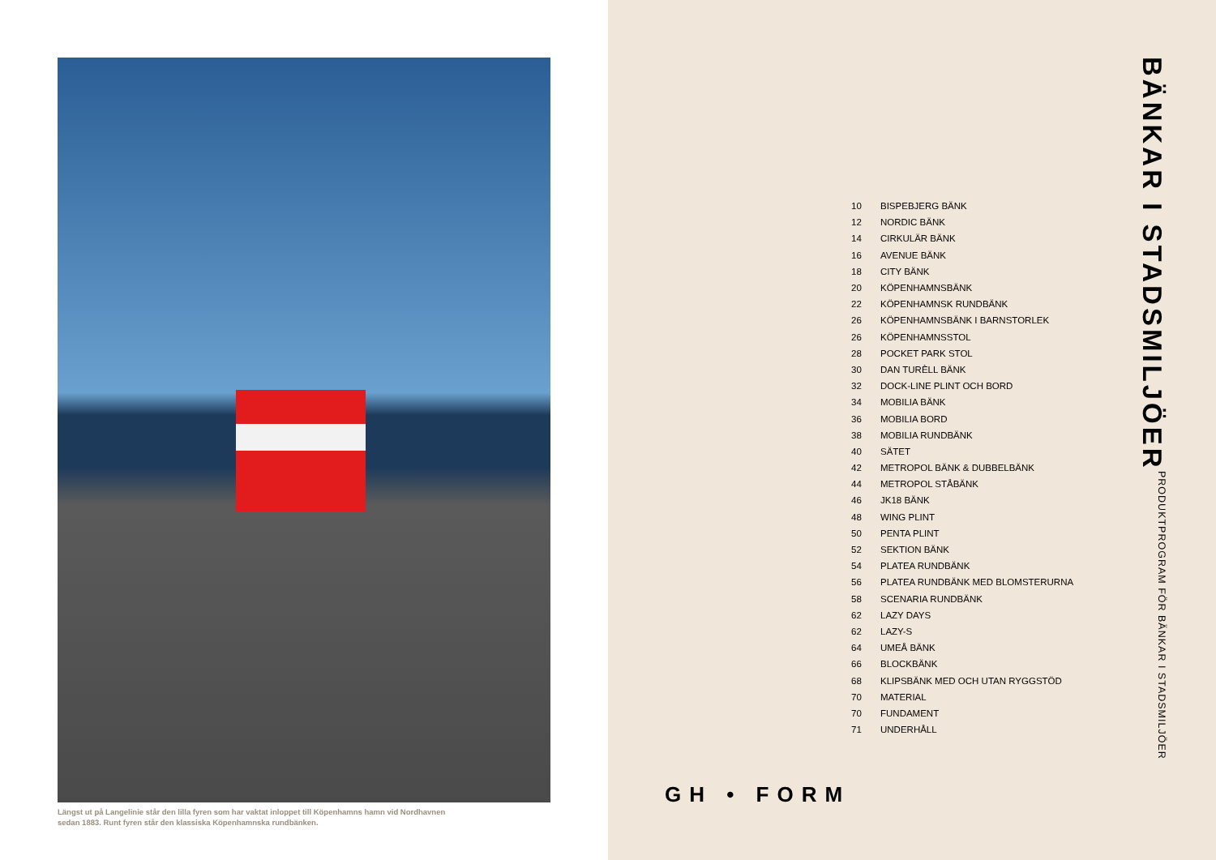Längst ut på Langelinie står den lilla fyren som har vaktat inloppet till Köpenhamns hamn vid Nordhavnen
sedan 1883. Runt fyren står den klassiska Köpenhamnska rundbänken.
BÄNKAR I STADSMILJÖER
PRODUKTPROGRAM FÖR BÄNKAR I STADSMILJÖER
| 10 | BISPEBJERG BÄNK |
| 12 | NORDIC BÄNK |
| 14 | CIRKULÄR BÄNK |
| 16 | AVENUE BÄNK |
| 18 | CITY BÄNK |
| 20 | KÖPENHAMNSBÄNK |
| 22 | KÖPENHAMNSK RUNDBÄNK |
| 26 | KÖPENHAMNSBÄNK I BARNSTORLEK |
| 26 | KÖPENHAMNSSTOL |
| 28 | POCKET PARK STOL |
| 30 | DAN TURÈLL BÄNK |
| 32 | DOCK-LINE PLINT OCH BORD |
| 34 | MOBILIA BÄNK |
| 36 | MOBILIA BORD |
| 38 | MOBILIA RUNDBÄNK |
| 40 | SÄTET |
| 42 | METROPOL BÄNK & DUBBELBÄNK |
| 44 | METROPOL STÅBÄNK |
| 46 | JK18 BÄNK |
| 48 | WING PLINT |
| 50 | PENTA PLINT |
| 52 | SEKTION BÄNK |
| 54 | PLATEA RUNDBÄNK |
| 56 | PLATEA RUNDBÄNK MED BLOMSTERURNA |
| 58 | SCENARIA RUNDBÄNK |
| 62 | LAZY DAYS |
| 62 | LAZY-S |
| 64 | UMEÅ BÄNK |
| 66 | BLOCKBÄNK |
| 68 | KLIPSBÄNK MED OCH UTAN RYGGSTÖD |
| 70 | MATERIAL |
| 70 | FUNDAMENT |
| 71 | UNDERHÅLL |
GH • FORM